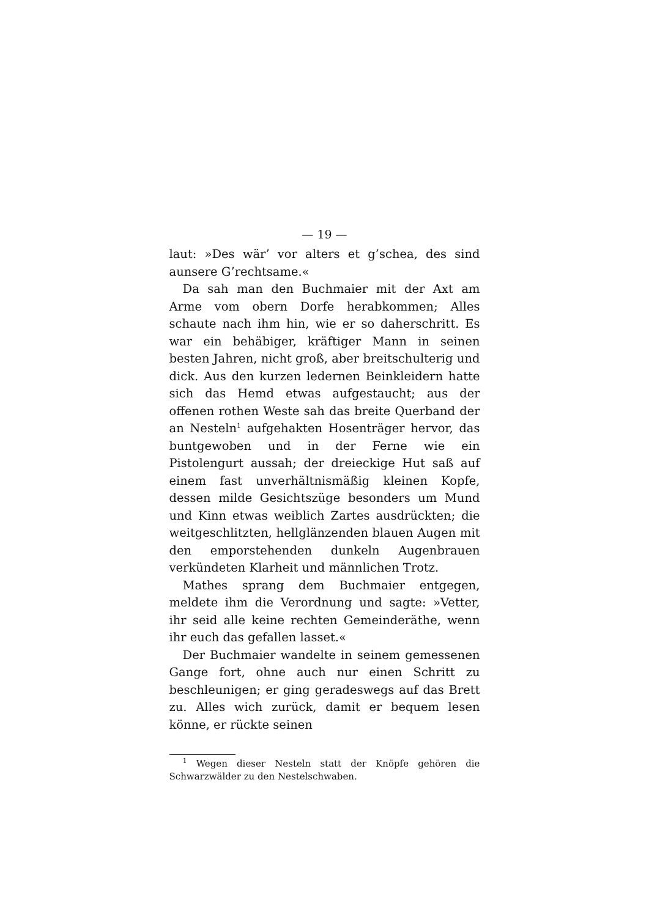— 19 —
laut: »Des wär’ vor alters et g’schea, des sind aunsere G’rechtsame.«
Da sah man den Buchmaier mit der Axt am Arme vom obern Dorfe herabkommen; Alles schaute nach ihm hin, wie er so daherschritt. Es war ein behäbiger, kräftiger Mann in seinen besten Jahren, nicht groß, aber breitschulterig und dick. Aus den kurzen ledernen Beinkleidern hatte sich das Hemd etwas aufgestaucht; aus der offenen rothen Weste sah das breite Querband der an Nesteln<sup>1</sup> aufgehakten Hosenträger hervor, das buntgewoben und in der Ferne wie ein Pistolengurt aussah; der dreieckige Hut saß auf einem fast unverhältnismäßig kleinen Kopfe, dessen milde Gesichtszüge besonders um Mund und Kinn etwas weiblich Zartes ausdrückten; die weitgeschlitzten, hellglänzenden blauen Augen mit den emporstehenden dunkeln Augenbrauen verkündeten Klarheit und männlichen Trotz.
Mathes sprang dem Buchmaier entgegen, meldete ihm die Verordnung und sagte: »Vetter, ihr seid alle keine rechten Gemeinderäthe, wenn ihr euch das gefallen lasset.«
Der Buchmaier wandelte in seinem gemessenen Gange fort, ohne auch nur einen Schritt zu beschleunigen; er ging geradeswegs auf das Brett zu. Alles wich zurück, damit er bequem lesen könne, er rückte seinen
<sup>1</sup> Wegen dieser Nesteln statt der Knöpfe gehören die Schwarzwälder zu den Nestelschwaben.